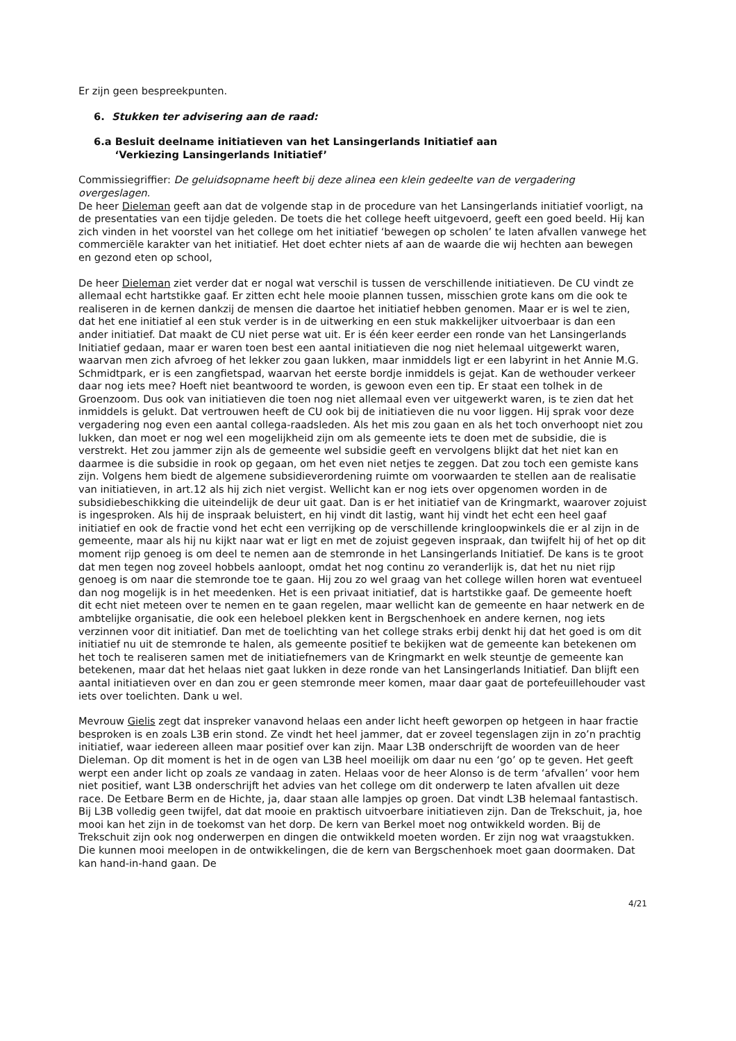Er zijn geen bespreekpunten.
6. Stukken ter advisering aan de raad:
6.a Besluit deelname initiatieven van het Lansingerlands Initiatief aan
‘Verkiezing Lansingerlands Initiatief’
Commissiegriffier: De geluidsopname heeft bij deze alinea een klein gedeelte van de vergadering overgeslagen.
De heer Dieleman geeft aan dat de volgende stap in de procedure van het Lansingerlands initiatief voorligt, na de presentaties van een tijdje geleden. De toets die het college heeft uitgevoerd, geeft een goed beeld. Hij kan zich vinden in het voorstel van het college om het initiatief ‘bewegen op scholen’ te laten afvallen vanwege het commerciële karakter van het initiatief. Het doet echter niets af aan de waarde die wij hechten aan bewegen en gezond eten op school,
De heer Dieleman ziet verder dat er nogal wat verschil is tussen de verschillende initiatieven. De CU vindt ze allemaal echt hartstikke gaaf. Er zitten echt hele mooie plannen tussen, misschien grote kans om die ook te realiseren in de kernen dankzij de mensen die daartoe het initiatief hebben genomen. Maar er is wel te zien, dat het ene initiatief al een stuk verder is in de uitwerking en een stuk makkelijker uitvoerbaar is dan een ander initiatief. Dat maakt de CU niet perse wat uit. Er is één keer eerder een ronde van het Lansingerlands Initiatief gedaan, maar er waren toen best een aantal initiatieven die nog niet helemaal uitgewerkt waren, waarvan men zich afvroeg of het lekker zou gaan lukken, maar inmiddels ligt er een labyrint in het Annie M.G. Schmidtpark, er is een zangfietspad, waarvan het eerste bordje inmiddels is gejat. Kan de wethouder verkeer daar nog iets mee? Hoeft niet beantwoord te worden, is gewoon even een tip. Er staat een tolhek in de Groenzoom. Dus ook van initiatieven die toen nog niet allemaal even ver uitgewerkt waren, is te zien dat het inmiddels is gelukt. Dat vertrouwen heeft de CU ook bij de initiatieven die nu voor liggen. Hij sprak voor deze vergadering nog even een aantal collega-raadsleden. Als het mis zou gaan en als het toch onverhoopt niet zou lukken, dan moet er nog wel een mogelijkheid zijn om als gemeente iets te doen met de subsidie, die is verstrekt. Het zou jammer zijn als de gemeente wel subsidie geeft en vervolgens blijkt dat het niet kan en daarmee is die subsidie in rook op gegaan, om het even niet netjes te zeggen. Dat zou toch een gemiste kans zijn. Volgens hem biedt de algemene subsidieverordening ruimte om voorwaarden te stellen aan de realisatie van initiatieven, in art.12 als hij zich niet vergist. Wellicht kan er nog iets over opgenomen worden in de subsidiebeschikking die uiteindelijk de deur uit gaat. Dan is er het initiatief van de Kringmarkt, waarover zojuist is ingesproken. Als hij de inspraak beluistert, en hij vindt dit lastig, want hij vindt het echt een heel gaaf initiatief en ook de fractie vond het echt een verrijking op de verschillende kringloopwinkels die er al zijn in de gemeente, maar als hij nu kijkt naar wat er ligt en met de zojuist gegeven inspraak, dan twijfelt hij of het op dit moment rijp genoeg is om deel te nemen aan de stemronde in het Lansingerlands Initiatief. De kans is te groot dat men tegen nog zoveel hobbels aanloopt, omdat het nog continu zo veranderlijk is, dat het nu niet rijp genoeg is om naar die stemronde toe te gaan. Hij zou zo wel graag van het college willen horen wat eventueel dan nog mogelijk is in het meedenken. Het is een privaat initiatief, dat is hartstikke gaaf. De gemeente hoeft dit echt niet meteen over te nemen en te gaan regelen, maar wellicht kan de gemeente en haar netwerk en de ambtelijke organisatie, die ook een heleboel plekken kent in Bergschenhoek en andere kernen, nog iets verzinnen voor dit initiatief. Dan met de toelichting van het college straks erbij denkt hij dat het goed is om dit initiatief nu uit de stemronde te halen, als gemeente positief te bekijken wat de gemeente kan betekenen om het toch te realiseren samen met de initiatiefnemers van de Kringmarkt en welk steuntje de gemeente kan betekenen, maar dat het helaas niet gaat lukken in deze ronde van het Lansingerlands Initiatief. Dan blijft een aantal initiatieven over en dan zou er geen stemronde meer komen, maar daar gaat de portefeuillehouder vast iets over toelichten. Dank u wel.
Mevrouw Gielis zegt dat inspreker vanavond helaas een ander licht heeft geworpen op hetgeen in haar fractie besproken is en zoals L3B erin stond. Ze vindt het heel jammer, dat er zoveel tegenslagen zijn in zo’n prachtig initiatief, waar iedereen alleen maar positief over kan zijn. Maar L3B onderschrijft de woorden van de heer Dieleman. Op dit moment is het in de ogen van L3B heel moeilijk om daar nu een ‘go’ op te geven. Het geeft werpt een ander licht op zoals ze vandaag in zaten. Helaas voor de heer Alonso is de term ‘afvallen’ voor hem niet positief, want L3B onderschrijft het advies van het college om dit onderwerp te laten afvallen uit deze race. De Eetbare Berm en de Hichte, ja, daar staan alle lampjes op groen. Dat vindt L3B helemaal fantastisch. Bij L3B volledig geen twijfel, dat dat mooie en praktisch uitvoerbare initiatieven zijn. Dan de Trekschuit, ja, hoe mooi kan het zijn in de toekomst van het dorp. De kern van Berkel moet nog ontwikkeld worden. Bij de Trekschuit zijn ook nog onderwerpen en dingen die ontwikkeld moeten worden. Er zijn nog wat vraagstukken. Die kunnen mooi meelopen in de ontwikkelingen, die de kern van Bergschenhoek moet gaan doormaken. Dat kan hand-in-hand gaan. De
4/21